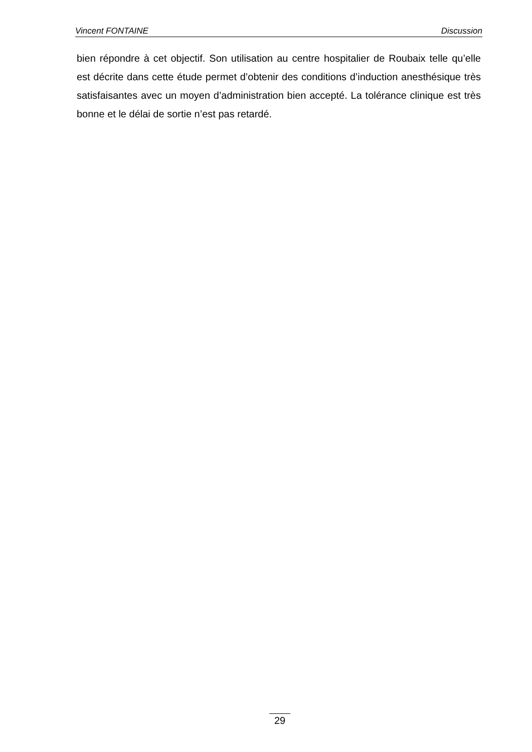Vincent FONTAINE Discussion
bien répondre à cet objectif. Son utilisation au centre hospitalier de Roubaix telle qu’elle est décrite dans cette étude permet d’obtenir des conditions d’induction anesthésique très satisfaisantes avec un moyen d’administration bien accepté. La tolérance clinique est très bonne et le délai de sortie n’est pas retardé.
29